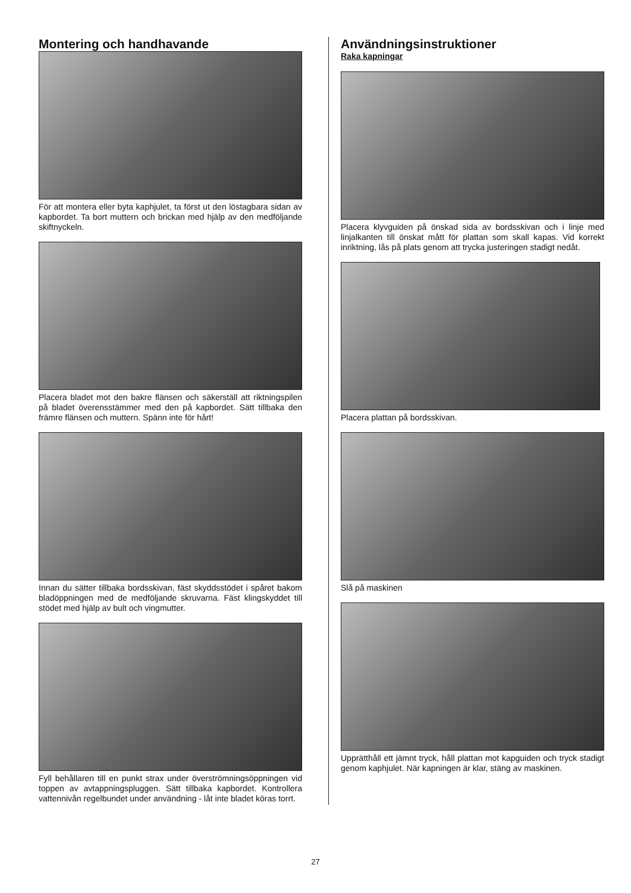Montering och handhavande
För att montera eller byta kaphjulet, ta först ut den löstagbara sidan av kapbordet. Ta bort muttern och brickan med hjälp av den medföljande skiftnyckeln.
Placera bladet mot den bakre flänsen och säkerställ att riktningspilen på bladet överensstämmer med den på kapbordet. Sätt tillbaka den främre flänsen och muttern. Spänn inte för hårt!
Innan du sätter tillbaka bordsskivan, fäst skyddsstödet i spåret bakom bladöppningen med de medföljande skruvarna. Fäst klingskyddet till stödet med hjälp av bult och vingmutter.
Fyll behållaren till en punkt strax under överströmningsöppningen vid toppen av avtappningspluggen. Sätt tillbaka kapbordet. Kontrollera vattennivån regelbundet under användning - låt inte bladet köras torrt.
Användningsinstruktioner
Raka kapningar
Placera klyvguiden på önskad sida av bordsskivan och i linje med linjalkanten till önskat mått för plattan som skall kapas. Vid korrekt inriktning, lås på plats genom att trycka justeringen stadigt nedåt.
Placera plattan på bordsskivan.
Slå på maskinen
Upprätthåll ett jämnt tryck, håll plattan mot kapguiden och tryck stadigt genom kaphjulet. När kapningen är klar, stäng av maskinen.
27